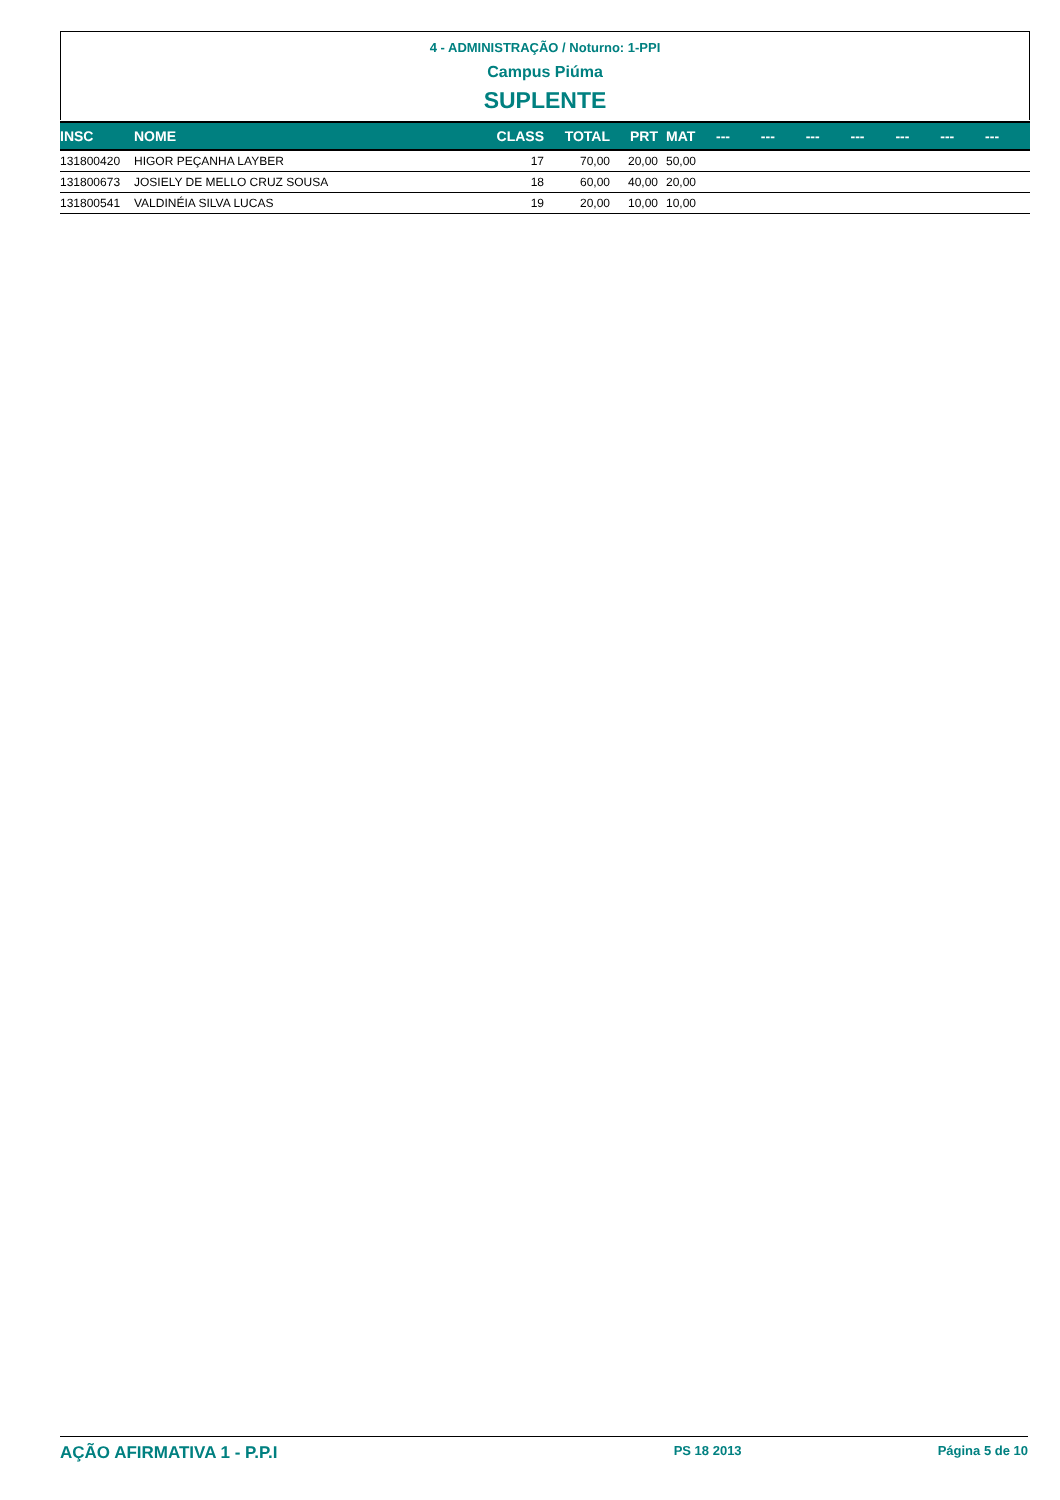4 - ADMINISTRAÇÃO / Noturno: 1-PPI
Campus Piúma
SUPLENTE
| INSC | NOME | CLASS | TOTAL | PRT | MAT | --- | --- | --- | --- | --- | --- | --- |
| --- | --- | --- | --- | --- | --- | --- | --- | --- | --- | --- | --- | --- |
| 131800420 | HIGOR PEÇANHA LAYBER | 17 | 70,00 | 20,00 | 50,00 | | | | | | | |
| 131800673 | JOSIELY DE MELLO CRUZ SOUSA | 18 | 60,00 | 40,00 | 20,00 | | | | | | | |
| 131800541 | VALDINÉIA SILVA LUCAS | 19 | 20,00 | 10,00 | 10,00 | | | | | | | |
AÇÃO AFIRMATIVA 1 - P.P.I PS 18 2013 Página 5 de 10